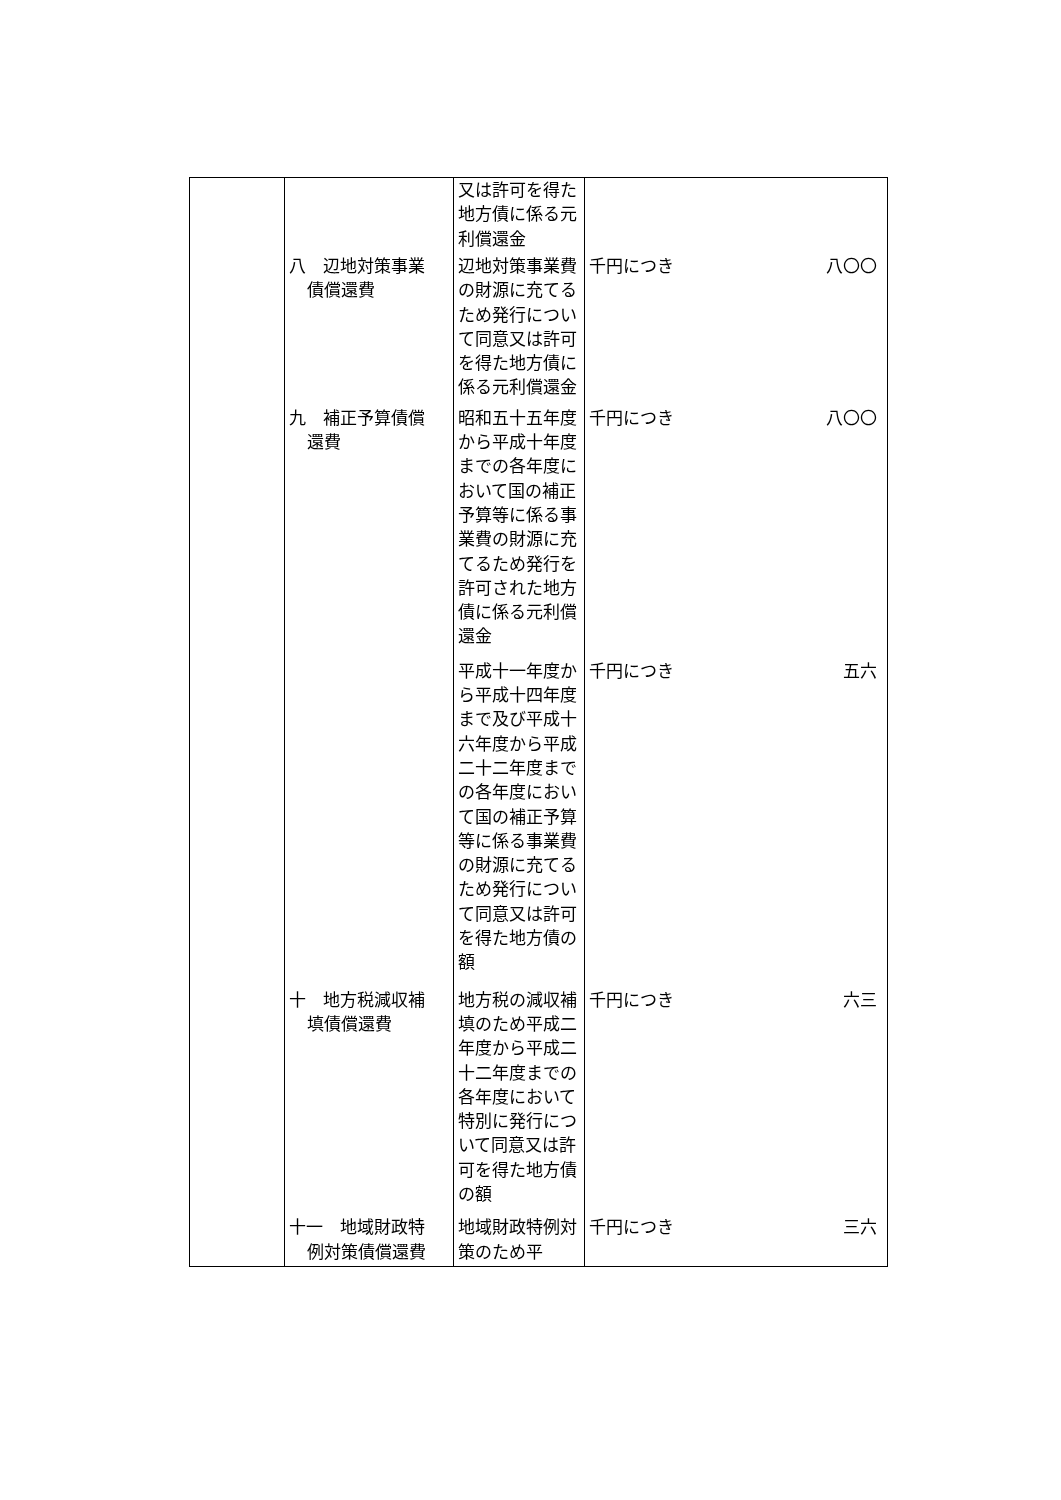| | | 又は許可を得た地方債に係る元利償還金 | | |
| | 八 辺地対策事業 債償還費 | 辺地対策事業費の財源に充てるため発行について同意又は許可を得た地方債に係る元利償還金 | 千円につき | 八〇〇 |
| | 九 補正予算債償 還費 | 昭和五十五年度から平成十年度までの各年度において国の補正予算等に係る事業費の財源に充てるため発行を許可された地方債に係る元利償還金 | 千円につき | 八〇〇 |
| | | 平成十一年度から平成十四年度まで及び平成十六年度から平成二十二年度までの各年度において国の補正予算等に係る事業費の財源に充てるため発行について同意又は許可を得た地方債の額 | 千円につき | 五六 |
| | 十 地方税減収補 填債償還費 | 地方税の減収補填のため平成二年度から平成二十二年度までの各年度において特別に発行について同意又は許可を得た地方債の額 | 千円につき | 六三 |
| | 十一 地域財政特 例対策債償還費 | 地域財政特例対策のため平 | 千円につき | 三六 |